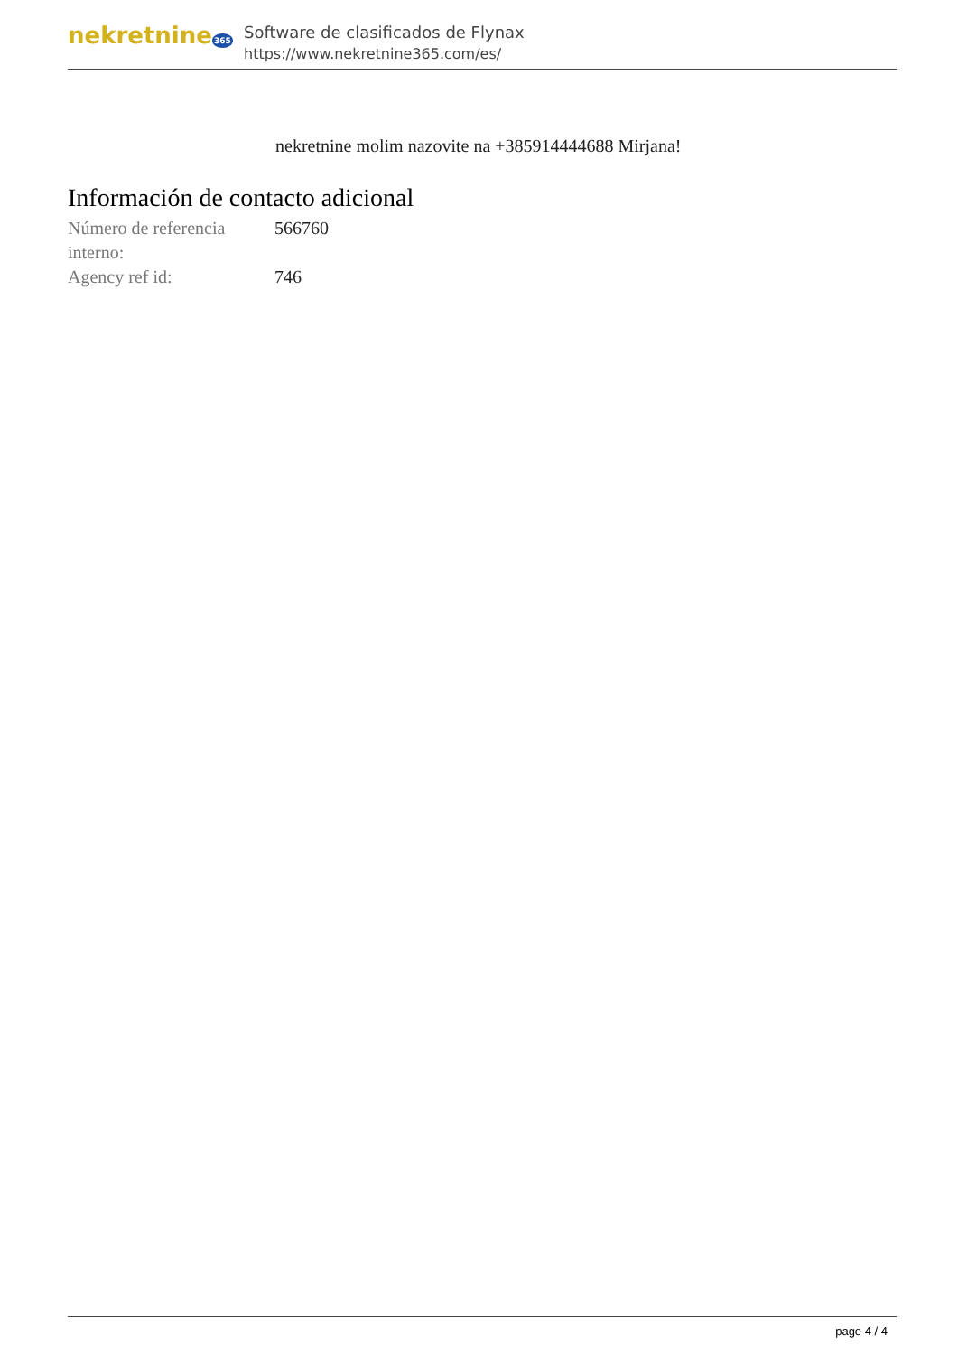nekretnine365
Software de clasificados de Flynax
https://www.nekretnine365.com/es/
nekretnine molim nazovite na +385914444688 Mirjana!
Información de contacto adicional
| Número de referencia interno: | 566760 |
| Agency ref id: | 746 |
page 4 / 4